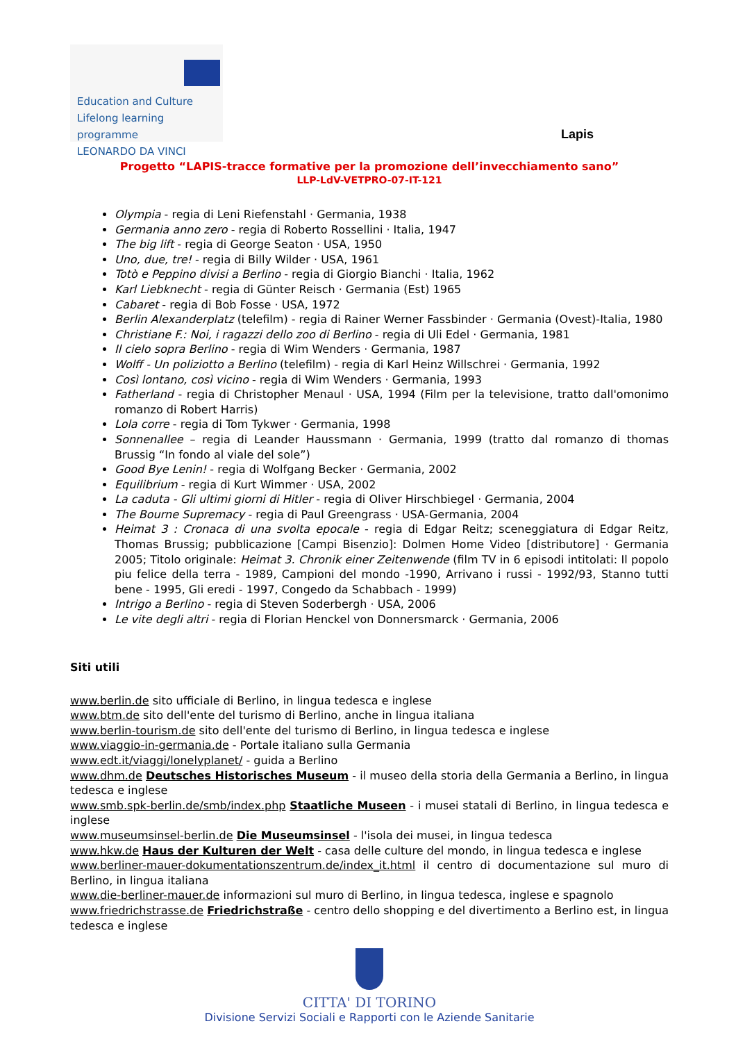Education and Culture
Lifelong learning programme
LEONARDO DA VINCI
Lapis
Progetto “LAPIS-tracce formative per la promozione dell’invecchiamento sano”
LLP-LdV-VETPRO-07-IT-121
Olympia - regia di Leni Riefenstahl · Germania, 1938
Germania anno zero - regia di Roberto Rossellini · Italia, 1947
The big lift - regia di George Seaton · USA, 1950
Uno, due, tre! - regia di Billy Wilder · USA, 1961
Totò e Peppino divisi a Berlino - regia di Giorgio Bianchi · Italia, 1962
Karl Liebknecht - regia di Günter Reisch · Germania (Est) 1965
Cabaret - regia di Bob Fosse · USA, 1972
Berlin Alexanderplatz (telefilm) - regia di Rainer Werner Fassbinder · Germania (Ovest)-Italia, 1980
Christiane F.: Noi, i ragazzi dello zoo di Berlino - regia di Uli Edel · Germania, 1981
Il cielo sopra Berlino - regia di Wim Wenders · Germania, 1987
Wolff - Un poliziotto a Berlino (telefilm) - regia di Karl Heinz Willschrei · Germania, 1992
Così lontano, così vicino - regia di Wim Wenders · Germania, 1993
Fatherland - regia di Christopher Menaul · USA, 1994 (Film per la televisione, tratto dall'omonimo romanzo di Robert Harris)
Lola corre - regia di Tom Tykwer · Germania, 1998
Sonnenallee – regia di Leander Haussmann · Germania, 1999 (tratto dal romanzo di thomas Brussig “In fondo al viale del sole”)
Good Bye Lenin! - regia di Wolfgang Becker · Germania, 2002
Equilibrium - regia di Kurt Wimmer · USA, 2002
La caduta - Gli ultimi giorni di Hitler - regia di Oliver Hirschbiegel · Germania, 2004
The Bourne Supremacy - regia di Paul Greengrass · USA-Germania, 2004
Heimat 3 : Cronaca di una svolta epocale - regia di Edgar Reitz; sceneggiatura di Edgar Reitz, Thomas Brussig; pubblicazione [Campi Bisenzio]: Dolmen Home Video [distributore] · Germania 2005; Titolo originale: Heimat 3. Chronik einer Zeitenwende (film TV in 6 episodi intitolati: Il popolo piu felice della terra - 1989, Campioni del mondo -1990, Arrivano i russi - 1992/93, Stanno tutti bene - 1995, Gli eredi - 1997, Congedo da Schabbach - 1999)
Intrigo a Berlino - regia di Steven Soderbergh · USA, 2006
Le vite degli altri - regia di Florian Henckel von Donnersmarck · Germania, 2006
Siti utili
www.berlin.de sito ufficiale di Berlino, in lingua tedesca e inglese
www.btm.de sito dell'ente del turismo di Berlino, anche in lingua italiana
www.berlin-tourism.de sito dell'ente del turismo di Berlino, in lingua tedesca e inglese
www.viaggio-in-germania.de - Portale italiano sulla Germania
www.edt.it/viaggi/lonelyplanet/ - guida a Berlino
www.dhm.de Deutsches Historisches Museum - il museo della storia della Germania a Berlino, in lingua tedesca e inglese
www.smb.spk-berlin.de/smb/index.php Staatliche Museen - i musei statali di Berlino, in lingua tedesca e inglese
www.museumsinsel-berlin.de Die Museumsinsel - l'isola dei musei, in lingua tedesca
www.hkw.de Haus der Kulturen der Welt - casa delle culture del mondo, in lingua tedesca e inglese
www.berliner-mauer-dokumentationszentrum.de/index_it.html il centro di documentazione sul muro di Berlino, in lingua italiana
www.die-berliner-mauer.de informazioni sul muro di Berlino, in lingua tedesca, inglese e spagnolo
www.friedrichstrasse.de Friedrichstraße - centro dello shopping e del divertimento a Berlino est, in lingua tedesca e inglese
CITTA' DI TORINO
Divisione Servizi Sociali e Rapporti con le Aziende Sanitarie